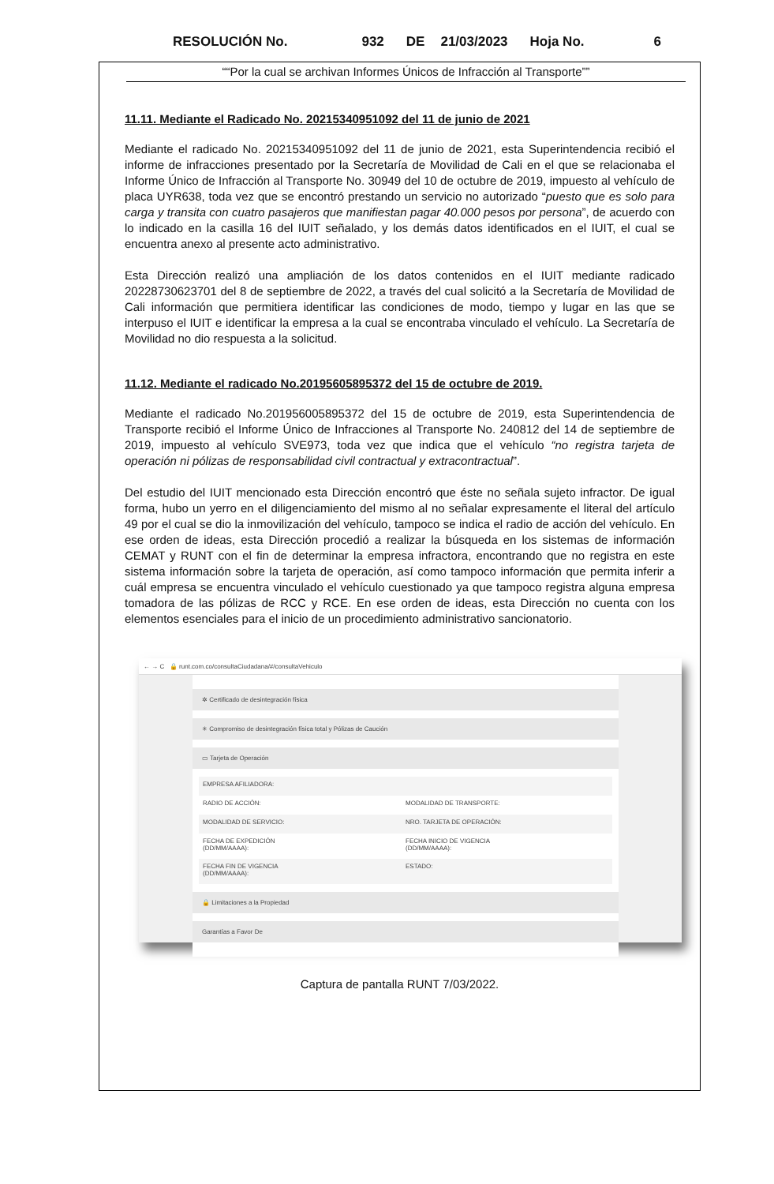RESOLUCIÓN No. 932 DE 21/03/2023 Hoja No. 6
““Por la cual se archivan Informes Únicos de Infracción al Transporte””
11.11. Mediante el Radicado No. 20215340951092 del 11 de junio de 2021
Mediante el radicado No. 20215340951092 del 11 de junio de 2021, esta Superintendencia recibió el informe de infracciones presentado por la Secretaría de Movilidad de Cali en el que se relacionaba el Informe Único de Infracción al Transporte No. 30949 del 10 de octubre de 2019, impuesto al vehículo de placa UYR638, toda vez que se encontró prestando un servicio no autorizado “puesto que es solo para carga y transita con cuatro pasajeros que manifiestan pagar 40.000 pesos por persona”, de acuerdo con lo indicado en la casilla 16 del IUIT señalado, y los demás datos identificados en el IUIT, el cual se encuentra anexo al presente acto administrativo.
Esta Dirección realizó una ampliación de los datos contenidos en el IUIT mediante radicado 20228730623701 del 8 de septiembre de 2022, a través del cual solicitó a la Secretaría de Movilidad de Cali información que permitiera identificar las condiciones de modo, tiempo y lugar en las que se interpuso el IUIT e identificar la empresa a la cual se encontraba vinculado el vehículo. La Secretaría de Movilidad no dio respuesta a la solicitud.
11.12. Mediante el radicado No.20195605895372 del 15 de octubre de 2019.
Mediante el radicado No.201956005895372 del 15 de octubre de 2019, esta Superintendencia de Transporte recibió el Informe Único de Infracciones al Transporte No. 240812 del 14 de septiembre de 2019, impuesto al vehículo SVE973, toda vez que indica que el vehículo “no registra tarjeta de operación ni pólizas de responsabilidad civil contractual y extracontractual”.
Del estudio del IUIT mencionado esta Dirección encontró que éste no señala sujeto infractor. De igual forma, hubo un yerro en el diligenciamiento del mismo al no señalar expresamente el literal del artículo 49 por el cual se dio la inmovilización del vehículo, tampoco se indica el radio de acción del vehículo. En ese orden de ideas, esta Dirección procedió a realizar la búsqueda en los sistemas de información CEMAT y RUNT con el fin de determinar la empresa infractora, encontrando que no registra en este sistema información sobre la tarjeta de operación, así como tampoco información que permita inferir a cuál empresa se encuentra vinculado el vehículo cuestionado ya que tampoco registra alguna empresa tomadora de las pólizas de RCC y RCE. En ese orden de ideas, esta Dirección no cuenta con los elementos esenciales para el inicio de un procedimiento administrativo sancionatorio.
← → C 🔒 runt.com.co/consultaCiudadana/#/consultaVehiculo
✲ Certificado de desintegración física
✳ Compromiso de desintegración física total y Pólizas de Caución
▭ Tarjeta de Operación
EMPRESA AFILIADORA:
RADIO DE ACCIÓN: MODALIDAD DE TRANSPORTE:
MODALIDAD DE SERVICIO: NRO. TARJETA DE OPERACIÓN:
FECHA DE EXPEDICIÓN (DD/MM/AAAA):
FECHA INICIO DE VIGENCIA (DD/MM/AAAA):
FECHA FIN DE VIGENCIA (DD/MM/AAAA):
ESTADO:
🔒 Limitaciones a la Propiedad
Garantías a Favor De
Captura de pantalla RUNT 7/03/2022.